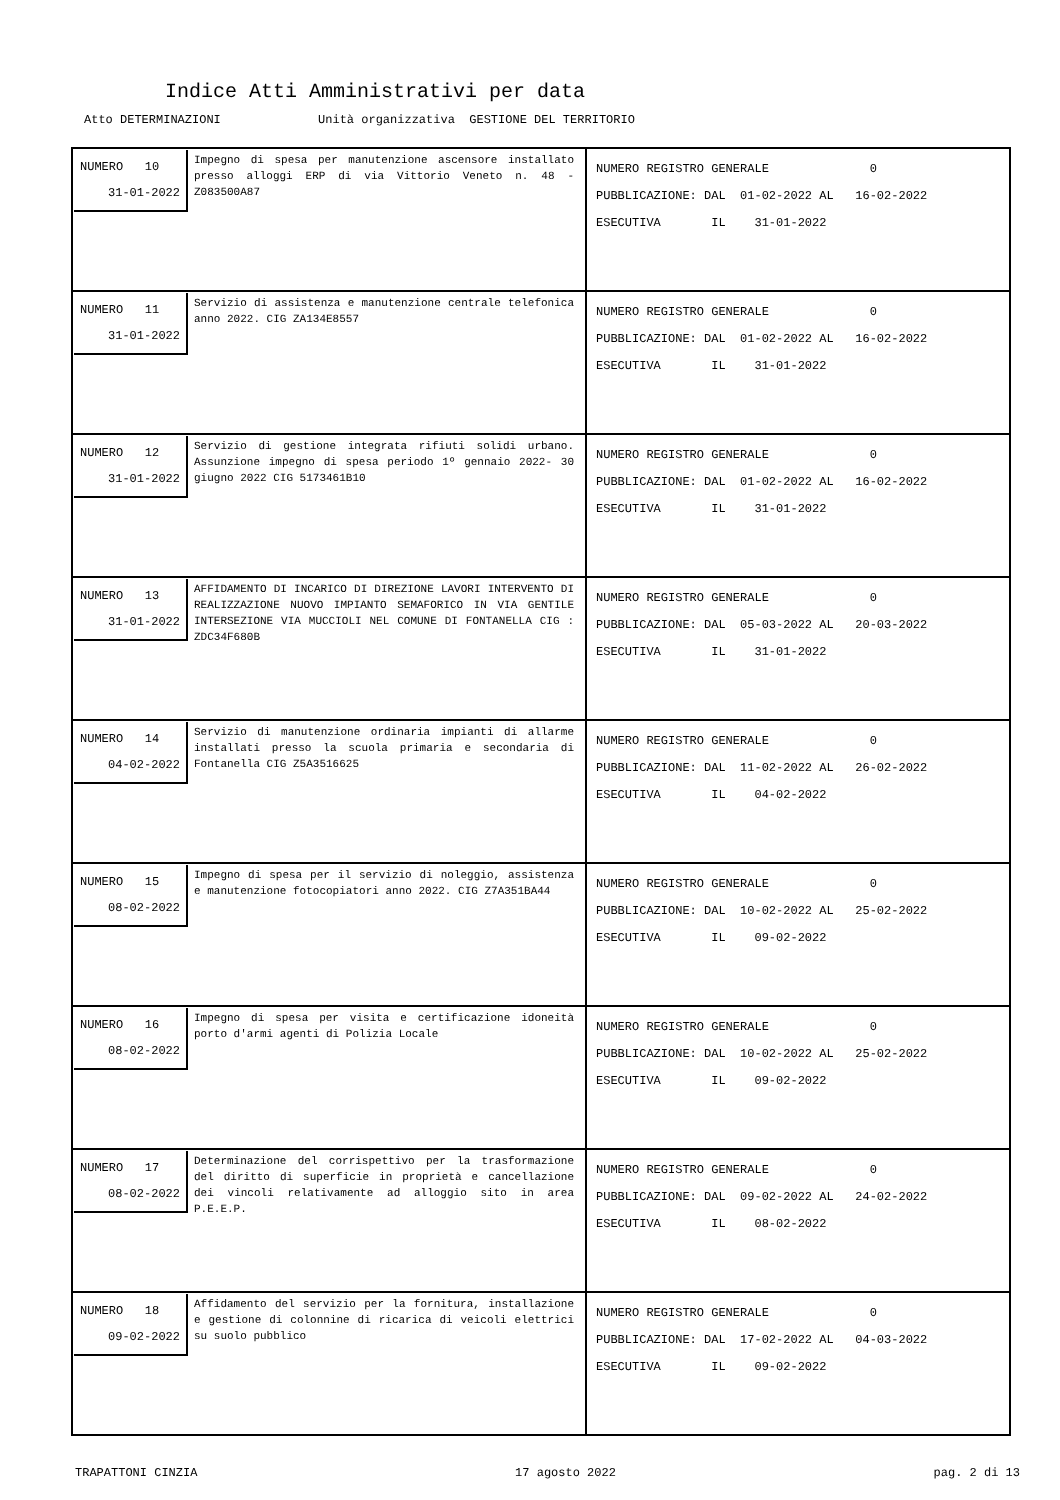Indice Atti Amministrativi per data
Atto DETERMINAZIONI Unità organizzativa GESTIONE DEL TERRITORIO
| NUMERO 10 31-01-2022 Impegno di spesa per manutenzione ascensore installato presso alloggi ERP di via Vittorio Veneto n. 48 - Z083500A87 | NUMERO REGISTRO GENERALE 0 PUBBLICAZIONE: DAL 01-02-2022 AL 16-02-2022 ESECUTIVA IL 31-01-2022 |
| NUMERO 11 31-01-2022 Servizio di assistenza e manutenzione centrale telefonica anno 2022. CIG ZA134E8557 | NUMERO REGISTRO GENERALE 0 PUBBLICAZIONE: DAL 01-02-2022 AL 16-02-2022 ESECUTIVA IL 31-01-2022 |
| NUMERO 12 31-01-2022 Servizio di gestione integrata rifiuti solidi urbano. Assunzione impegno di spesa periodo 1º gennaio 2022- 30 giugno 2022 CIG 5173461B10 | NUMERO REGISTRO GENERALE 0 PUBBLICAZIONE: DAL 01-02-2022 AL 16-02-2022 ESECUTIVA IL 31-01-2022 |
| NUMERO 13 31-01-2022 AFFIDAMENTO DI INCARICO DI DIREZIONE LAVORI INTERVENTO DI REALIZZAZIONE NUOVO IMPIANTO SEMAFORICO IN VIA GENTILE INTERSEZIONE VIA MUCCIOLI NEL COMUNE DI FONTANELLA CIG : ZDC34F680B | NUMERO REGISTRO GENERALE 0 PUBBLICAZIONE: DAL 05-03-2022 AL 20-03-2022 ESECUTIVA IL 31-01-2022 |
| NUMERO 14 04-02-2022 Servizio di manutenzione ordinaria impianti di allarme installati presso la scuola primaria e secondaria di Fontanella CIG Z5A3516625 | NUMERO REGISTRO GENERALE 0 PUBBLICAZIONE: DAL 11-02-2022 AL 26-02-2022 ESECUTIVA IL 04-02-2022 |
| NUMERO 15 08-02-2022 Impegno di spesa per il servizio di noleggio, assistenza e manutenzione fotocopiatori anno 2022. CIG Z7A351BA44 | NUMERO REGISTRO GENERALE 0 PUBBLICAZIONE: DAL 10-02-2022 AL 25-02-2022 ESECUTIVA IL 09-02-2022 |
| NUMERO 16 08-02-2022 Impegno di spesa per visita e certificazione idoneità porto d'armi agenti di Polizia Locale | NUMERO REGISTRO GENERALE 0 PUBBLICAZIONE: DAL 10-02-2022 AL 25-02-2022 ESECUTIVA IL 09-02-2022 |
| NUMERO 17 08-02-2022 Determinazione del corrispettivo per la trasformazione del diritto di superficie in proprietà e cancellazione dei vincoli relativamente ad alloggio sito in area P.E.E.P. | NUMERO REGISTRO GENERALE 0 PUBBLICAZIONE: DAL 09-02-2022 AL 24-02-2022 ESECUTIVA IL 08-02-2022 |
| NUMERO 18 09-02-2022 Affidamento del servizio per la fornitura, installazione e gestione di colonnine di ricarica di veicoli elettrici su suolo pubblico | NUMERO REGISTRO GENERALE 0 PUBBLICAZIONE: DAL 17-02-2022 AL 04-03-2022 ESECUTIVA IL 09-02-2022 |
TRAPATTONI CINZIA 17 agosto 2022 pag. 2 di 13